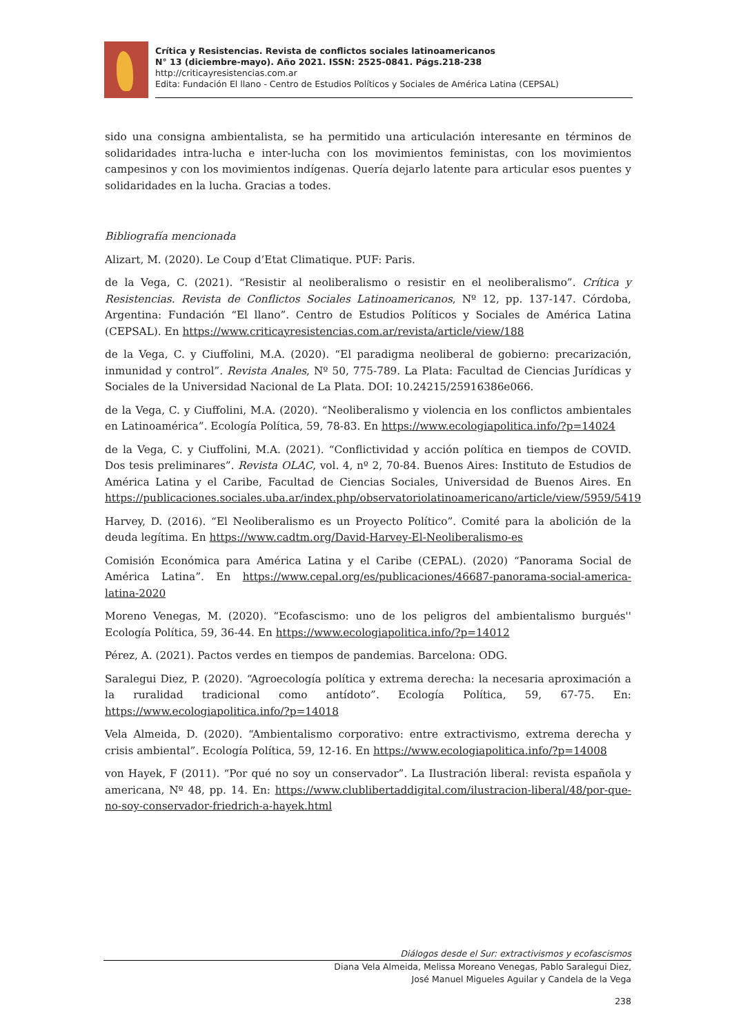Crítica y Resistencias. Revista de conflictos sociales latinoamericanos
N° 13 (diciembre-mayo). Año 2021. ISSN: 2525-0841. Págs.218-238
http://criticayresistencias.com.ar
Edita: Fundación El llano - Centro de Estudios Políticos y Sociales de América Latina (CEPSAL)
sido una consigna ambientalista, se ha permitido una articulación interesante en términos de solidaridades intra-lucha e inter-lucha con los movimientos feministas, con los movimientos campesinos y con los movimientos indígenas. Quería dejarlo latente para articular esos puentes y solidaridades en la lucha. Gracias a todes.
Bibliografía mencionada
Alizart, M. (2020). Le Coup d’Etat Climatique. PUF: Paris.
de la Vega, C. (2021). “Resistir al neoliberalismo o resistir en el neoliberalismo”. Crítica y Resistencias. Revista de Conflictos Sociales Latinoamericanos, Nº 12, pp. 137-147. Córdoba, Argentina: Fundación “El llano”. Centro de Estudios Políticos y Sociales de América Latina (CEPSAL). En https://www.criticayresistencias.com.ar/revista/article/view/188
de la Vega, C. y Ciuffolini, M.A. (2020). “El paradigma neoliberal de gobierno: precarización, inmunidad y control”. Revista Anales, Nº 50, 775-789. La Plata: Facultad de Ciencias Jurídicas y Sociales de la Universidad Nacional de La Plata. DOI: 10.24215/25916386e066.
de la Vega, C. y Ciuffolini, M.A. (2020). “Neoliberalismo y violencia en los conflictos ambientales en Latinoamérica”. Ecología Política, 59, 78-83. En https://www.ecologiapolitica.info/?p=14024
de la Vega, C. y Ciuffolini, M.A. (2021). “Conflictividad y acción política en tiempos de COVID. Dos tesis preliminares”. Revista OLAC, vol. 4, nº 2, 70-84. Buenos Aires: Instituto de Estudios de América Latina y el Caribe, Facultad de Ciencias Sociales, Universidad de Buenos Aires. En https://publicaciones.sociales.uba.ar/index.php/observatoriolatinoamericano/article/view/5959/5419
Harvey, D. (2016). “El Neoliberalismo es un Proyecto Político”. Comité para la abolición de la deuda legítima. En https://www.cadtm.org/David-Harvey-El-Neoliberalismo-es
Comisión Económica para América Latina y el Caribe (CEPAL). (2020) “Panorama Social de América Latina”. En https://www.cepal.org/es/publicaciones/46687-panorama-social-america-latina-2020
Moreno Venegas, M. (2020). “Ecofascismo: uno de los peligros del ambientalismo burgués'' Ecología Política, 59, 36-44. En https://www.ecologiapolitica.info/?p=14012
Pérez, A. (2021). Pactos verdes en tiempos de pandemias. Barcelona: ODG.
Saralegui Diez, P. (2020). “Agroecología política y extrema derecha: la necesaria aproximación a la ruralidad tradicional como antídoto”. Ecología Política, 59, 67-75. En: https://www.ecologiapolitica.info/?p=14018
Vela Almeida, D. (2020). “Ambientalismo corporativo: entre extractivismo, extrema derecha y crisis ambiental”. Ecología Política, 59, 12-16. En https://www.ecologiapolitica.info/?p=14008
von Hayek, F (2011). “Por qué no soy un conservador”. La Ilustración liberal: revista española y americana, Nº 48, pp. 14. En: https://www.clublibertaddigital.com/ilustracion-liberal/48/por-que-no-soy-conservador-friedrich-a-hayek.html
Diálogos desde el Sur: extractivismos y ecofascismos
Diana Vela Almeida, Melissa Moreano Venegas, Pablo Saralegui Diez,
José Manuel Migueles Aguilar y Candela de la Vega
238